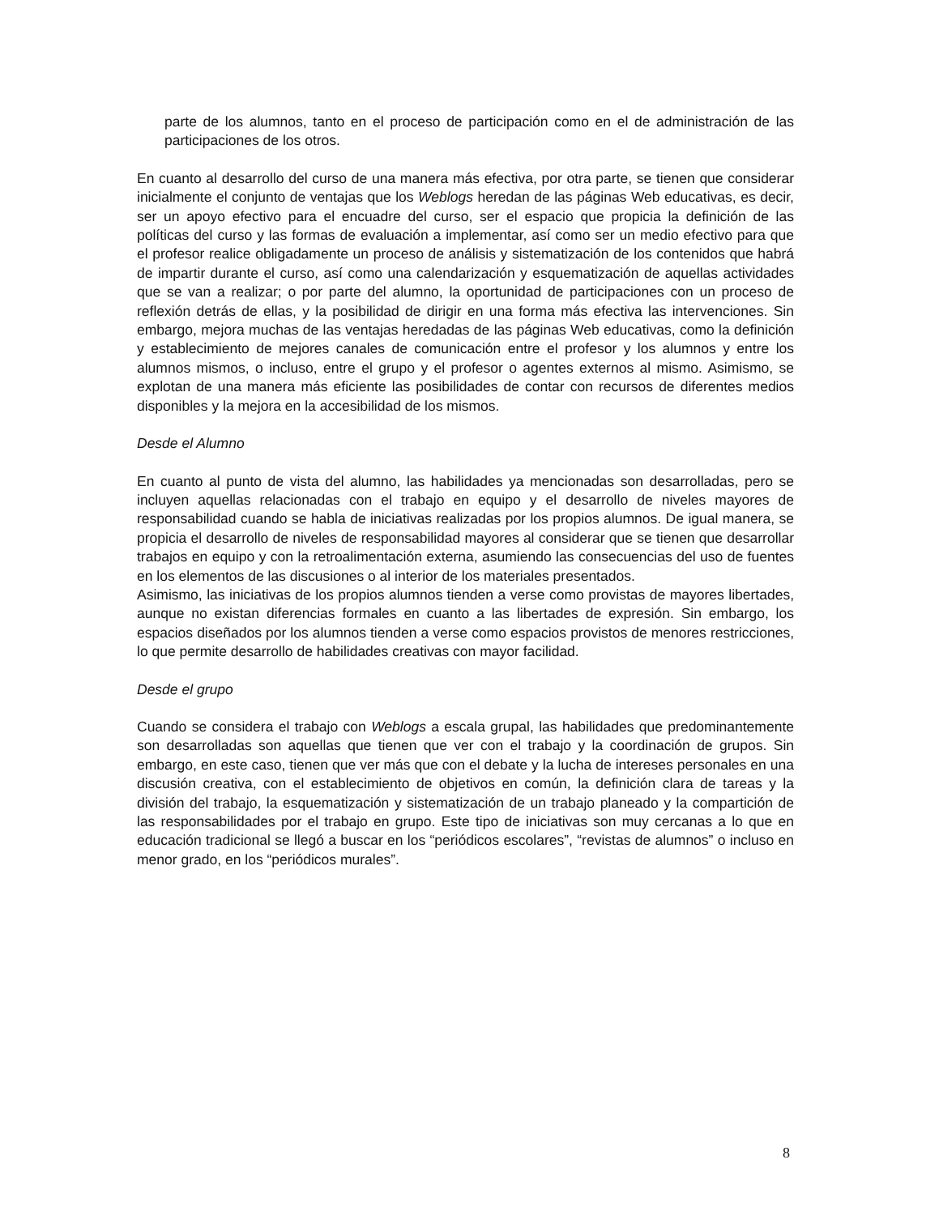parte de los alumnos, tanto en el proceso de participación como en el de administración de las participaciones de los otros.
En cuanto al desarrollo del curso de una manera más efectiva, por otra parte, se tienen que considerar inicialmente el conjunto de ventajas que los Weblogs heredan de las páginas Web educativas, es decir, ser un apoyo efectivo para el encuadre del curso, ser el espacio que propicia la definición de las políticas del curso y las formas de evaluación a implementar, así como ser un medio efectivo para que el profesor realice obligadamente un proceso de análisis y sistematización de los contenidos que habrá de impartir durante el curso, así como una calendarización y esquematización de aquellas actividades que se van a realizar; o por parte del alumno, la oportunidad de participaciones con un proceso de reflexión detrás de ellas, y la posibilidad de dirigir en una forma más efectiva las intervenciones. Sin embargo, mejora muchas de las ventajas heredadas de las páginas Web educativas, como la definición y establecimiento de mejores canales de comunicación entre el profesor y los alumnos y entre los alumnos mismos, o incluso, entre el grupo y el profesor o agentes externos al mismo. Asimismo, se explotan de una manera más eficiente las posibilidades de contar con recursos de diferentes medios disponibles y la mejora en la accesibilidad de los mismos.
Desde el Alumno
En cuanto al punto de vista del alumno, las habilidades ya mencionadas son desarrolladas, pero se incluyen aquellas relacionadas con el trabajo en equipo y el desarrollo de niveles mayores de responsabilidad cuando se habla de iniciativas realizadas por los propios alumnos. De igual manera, se propicia el desarrollo de niveles de responsabilidad mayores al considerar que se tienen que desarrollar trabajos en equipo y con la retroalimentación externa, asumiendo las consecuencias del uso de fuentes en los elementos de las discusiones o al interior de los materiales presentados.
Asimismo, las iniciativas de los propios alumnos tienden a verse como provistas de mayores libertades, aunque no existan diferencias formales en cuanto a las libertades de expresión. Sin embargo, los espacios diseñados por los alumnos tienden a verse como espacios provistos de menores restricciones, lo que permite desarrollo de habilidades creativas con mayor facilidad.
Desde el grupo
Cuando se considera el trabajo con Weblogs a escala grupal, las habilidades que predominantemente son desarrolladas son aquellas que tienen que ver con el trabajo y la coordinación de grupos. Sin embargo, en este caso, tienen que ver más que con el debate y la lucha de intereses personales en una discusión creativa, con el establecimiento de objetivos en común, la definición clara de tareas y la división del trabajo, la esquematización y sistematización de un trabajo planeado y la compartición de las responsabilidades por el trabajo en grupo. Este tipo de iniciativas son muy cercanas a lo que en educación tradicional se llegó a buscar en los “periódicos escolares”, “revistas de alumnos” o incluso en menor grado, en los “periódicos murales”.
8